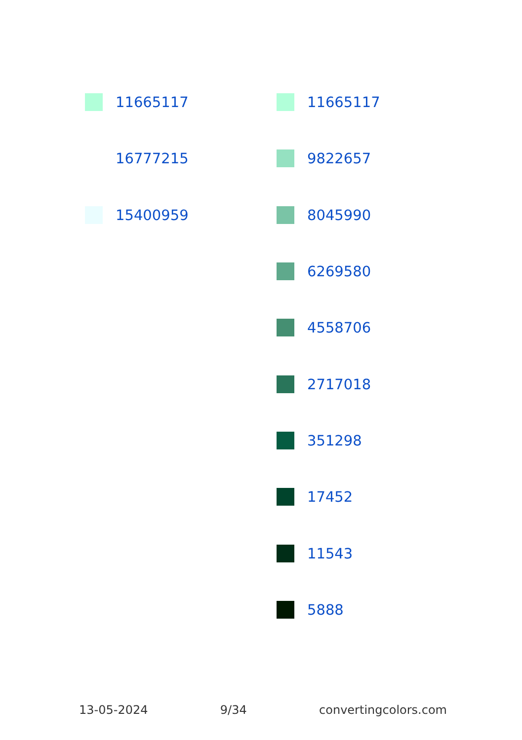11665117
16777215
15400959
11665117
9822657
8045990
6269580
4558706
2717018
351298
17452
11543
5888
13-05-2024 9/34 convertingcolors.com